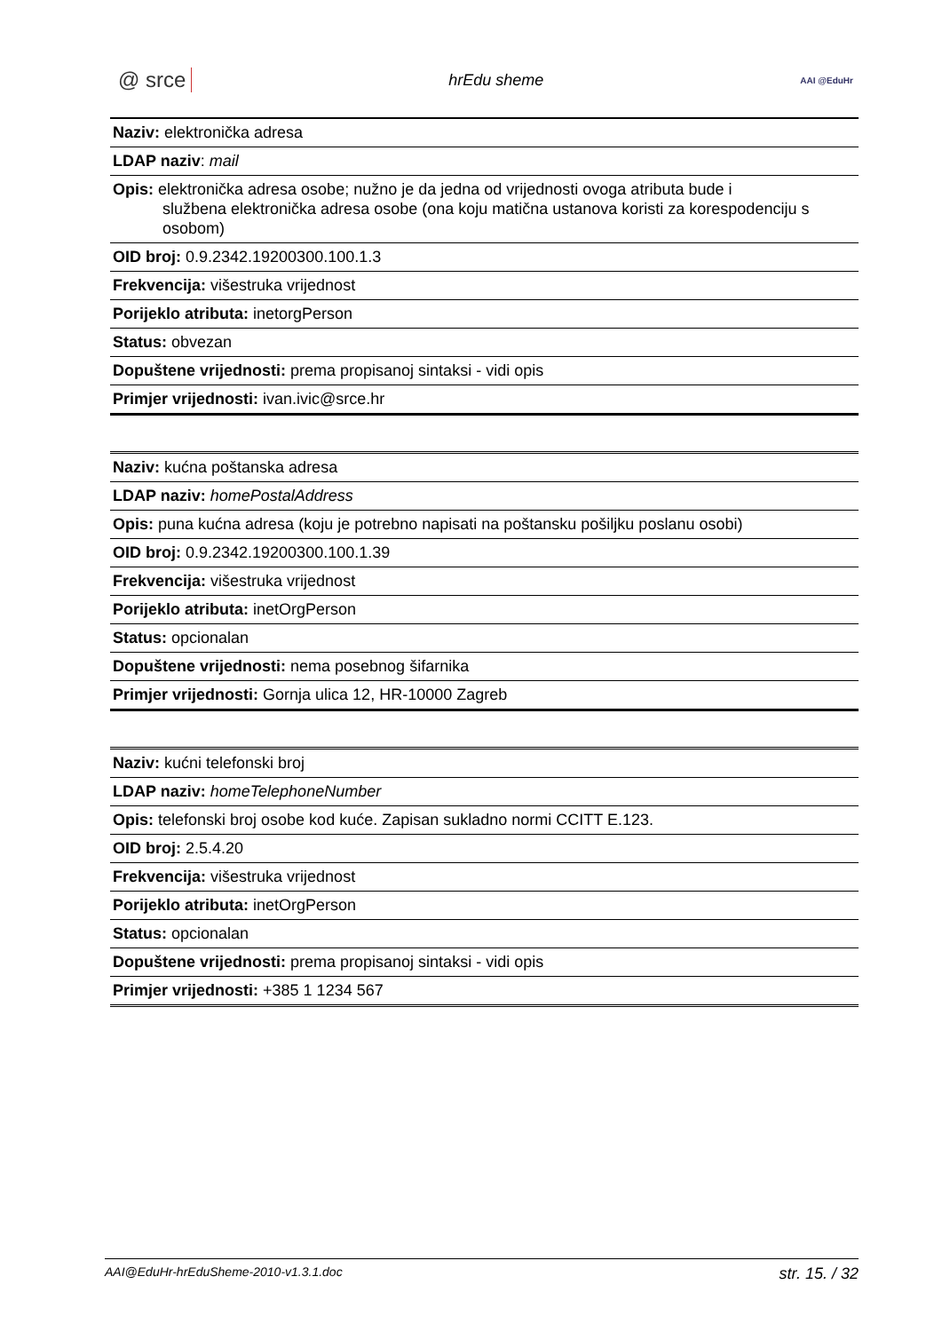@ srce hrEdu sheme AAI @EduHr
| Naziv: elektronička adresa |
| LDAP naziv : mail |
| Opis: elektronička adresa osobe; nužno je da jedna od vrijednosti ovoga atributa bude i službena elektronička adresa osobe (ona koju matična ustanova koristi za korespodenciju s osobom) |
| OID broj: 0.9.2342.19200300.100.1.3 |
| Frekvencija: višestruka vrijednost |
| Porijeklo atributa: inetorgPerson |
| Status: obvezan |
| Dopuštene vrijednosti: prema propisanoj sintaksi - vidi opis |
| Primjer vrijednosti: ivan.ivic@srce.hr |
| Naziv: kućna poštanska adresa |
| LDAP naziv: homePostalAddress |
| Opis: puna kućna adresa (koju je potrebno napisati na poštansku pošiljku poslanu osobi) |
| OID broj: 0.9.2342.19200300.100.1.39 |
| Frekvencija: višestruka vrijednost |
| Porijeklo atributa: inetOrgPerson |
| Status: opcionalan |
| Dopuštene vrijednosti: nema posebnog šifarnika |
| Primjer vrijednosti: Gornja ulica 12, HR-10000 Zagreb |
| Naziv: kućni telefonski broj |
| LDAP naziv: homeTelephoneNumber |
| Opis: telefonski broj osobe kod kuće. Zapisan sukladno normi CCITT E.123. |
| OID broj: 2.5.4.20 |
| Frekvencija: višestruka vrijednost |
| Porijeklo atributa: inetOrgPerson |
| Status: opcionalan |
| Dopuštene vrijednosti: prema propisanoj sintaksi - vidi opis |
| Primjer vrijednosti: +385 1 1234 567 |
AAI@EduHr-hrEduSheme-2010-v1.3.1.doc str. 15. / 32